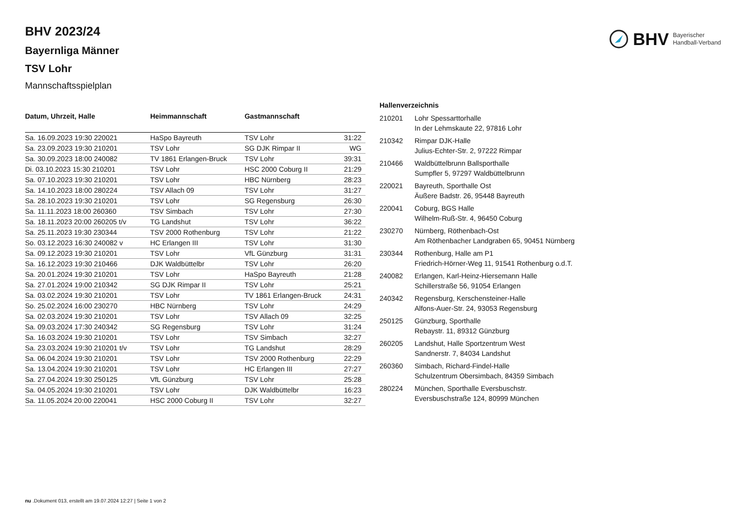BHV 2023/24
Bayernliga Männer
TSV Lohr
Mannschaftsspielplan
BHV Bayerischer
Handball-Verband
| Datum, Uhrzeit, Halle | Heimmannschaft | Gastmannschaft | |
| --- | --- | --- | --- |
| Sa. 16.09.2023 19:30 220021 | HaSpo Bayreuth | TSV Lohr | 31:22 |
| Sa. 23.09.2023 19:30 210201 | TSV Lohr | SG DJK Rimpar II | WG |
| Sa. 30.09.2023 18:00 240082 | TV 1861 Erlangen-Bruck | TSV Lohr | 39:31 |
| Di. 03.10.2023 15:30 210201 | TSV Lohr | HSC 2000 Coburg II | 21:29 |
| Sa. 07.10.2023 19:30 210201 | TSV Lohr | HBC Nürnberg | 28:23 |
| Sa. 14.10.2023 18:00 280224 | TSV Allach 09 | TSV Lohr | 31:27 |
| Sa. 28.10.2023 19:30 210201 | TSV Lohr | SG Regensburg | 26:30 |
| Sa. 11.11.2023 18:00 260360 | TSV Simbach | TSV Lohr | 27:30 |
| Sa. 18.11.2023 20:00 260205 t/v | TG Landshut | TSV Lohr | 36:22 |
| Sa. 25.11.2023 19:30 230344 | TSV 2000 Rothenburg | TSV Lohr | 21:22 |
| So. 03.12.2023 16:30 240082 v | HC Erlangen III | TSV Lohr | 31:30 |
| Sa. 09.12.2023 19:30 210201 | TSV Lohr | VfL Günzburg | 31:31 |
| Sa. 16.12.2023 19:30 210466 | DJK Waldbüttelbr | TSV Lohr | 26:20 |
| Sa. 20.01.2024 19:30 210201 | TSV Lohr | HaSpo Bayreuth | 21:28 |
| Sa. 27.01.2024 19:00 210342 | SG DJK Rimpar II | TSV Lohr | 25:21 |
| Sa. 03.02.2024 19:30 210201 | TSV Lohr | TV 1861 Erlangen-Bruck | 24:31 |
| So. 25.02.2024 16:00 230270 | HBC Nürnberg | TSV Lohr | 24:29 |
| Sa. 02.03.2024 19:30 210201 | TSV Lohr | TSV Allach 09 | 32:25 |
| Sa. 09.03.2024 17:30 240342 | SG Regensburg | TSV Lohr | 31:24 |
| Sa. 16.03.2024 19:30 210201 | TSV Lohr | TSV Simbach | 32:27 |
| Sa. 23.03.2024 19:30 210201 t/v | TSV Lohr | TG Landshut | 28:29 |
| Sa. 06.04.2024 19:30 210201 | TSV Lohr | TSV 2000 Rothenburg | 22:29 |
| Sa. 13.04.2024 19:30 210201 | TSV Lohr | HC Erlangen III | 27:27 |
| Sa. 27.04.2024 19:30 250125 | VfL Günzburg | TSV Lohr | 25:28 |
| Sa. 04.05.2024 19:30 210201 | TSV Lohr | DJK Waldbüttelbr | 16:23 |
| Sa. 11.05.2024 20:00 220041 | HSC 2000 Coburg II | TSV Lohr | 32:27 |
| Hallenverzeichnis | |
| --- | --- |
| 210201 | Lohr Spessarttorhalle In der Lehmskaute 22, 97816 Lohr |
| 210342 | Rimpar DJK-Halle Julius-Echter-Str. 2, 97222 Rimpar |
| 210466 | Waldbüttelbrunn Ballsporthalle Sumpfler 5, 97297 Waldbüttelbrunn |
| 220021 | Bayreuth, Sporthalle Ost Äußere Badstr. 26, 95448 Bayreuth |
| 220041 | Coburg, BGS Halle Wilhelm-Ruß-Str. 4, 96450 Coburg |
| 230270 | Nürnberg, Röthenbach-Ost Am Röthenbacher Landgraben 65, 90451 Nürnberg |
| 230344 | Rothenburg, Halle am P1 Friedrich-Hörner-Weg 11, 91541 Rothenburg o.d.T. |
| 240082 | Erlangen, Karl-Heinz-Hiersemann Halle Schillerstraße 56, 91054 Erlangen |
| 240342 | Regensburg, Kerschensteiner-Halle Alfons-Auer-Str. 24, 93053 Regensburg |
| 250125 | Günzburg, Sporthalle Rebaystr. 11, 89312 Günzburg |
| 260205 | Landshut, Halle Sportzentrum West Sandnerstr. 7, 84034 Landshut |
| 260360 | Simbach, Richard-Findel-Halle Schulzentrum Obersimbach, 84359 Simbach |
| 280224 | München, Sporthalle Eversbuschstr. Eversbuschstraße 124, 80999 München |
nu .Dokument 013, erstellt am 19.07.2024 12:27 | Seite 1 von 2